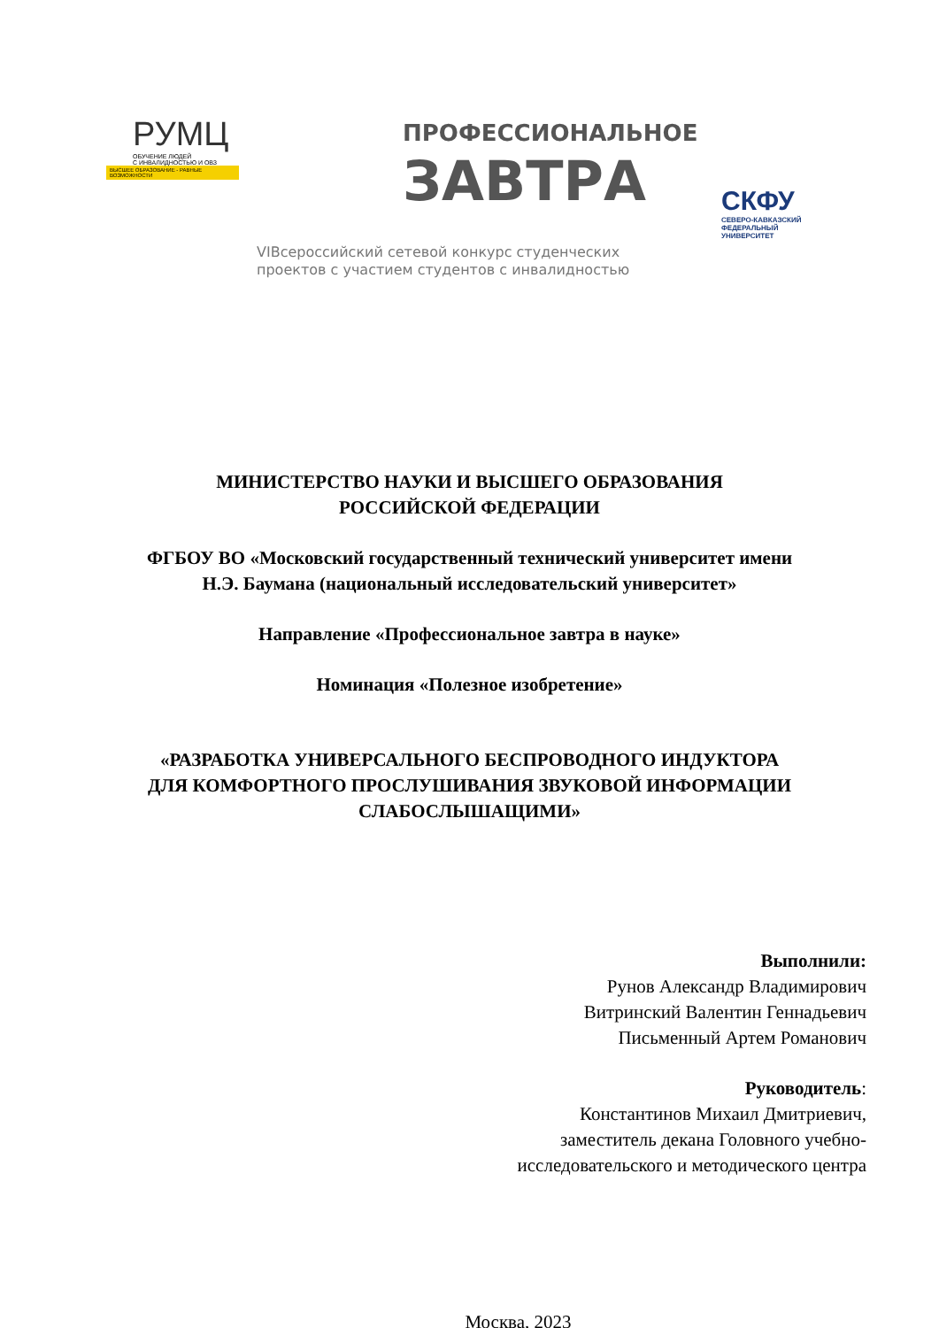РУМЦ
ОБУЧЕНИЕ ЛЮДЕЙ
С ИНВАЛИДНОСТЬЮ И ОВЗ
ВЫСШЕЕ ОБРАЗОВАНИЕ - РАВНЫЕ ВОЗМОЖНОСТИ
ПРОФЕССИОНАЛЬНОЕ
ЗАВТРА
VIВсероссийский сетевой конкурс студенческих
проектов с участием студентов с инвалидностью
СКФУ
СЕВЕРО-КАВКАЗСКИЙ
ФЕДЕРАЛЬНЫЙ
УНИВЕРСИТЕТ
МИНИСТЕРСТВО НАУКИ И ВЫСШЕГО ОБРАЗОВАНИЯ
РОССИЙСКОЙ ФЕДЕРАЦИИ
ФГБОУ ВО «Московский государственный технический университет имени
Н.Э. Баумана (национальный исследовательский университет»
Направление «Профессиональное завтра в науке»
Номинация «Полезное изобретение»
«РАЗРАБОТКА УНИВЕРСАЛЬНОГО БЕСПРОВОДНОГО ИНДУКТОРА
ДЛЯ КОМФОРТНОГО ПРОСЛУШИВАНИЯ ЗВУКОВОЙ ИНФОРМАЦИИ
СЛАБОСЛЫШАЩИМИ»
Выполнили:
Рунов Александр Владимирович
Витринский Валентин Геннадьевич
Письменный Артем Романович
Руководитель:
Константинов Михаил Дмитриевич,
заместитель декана Головного учебно-
исследовательского и методического центра
Москва, 2023